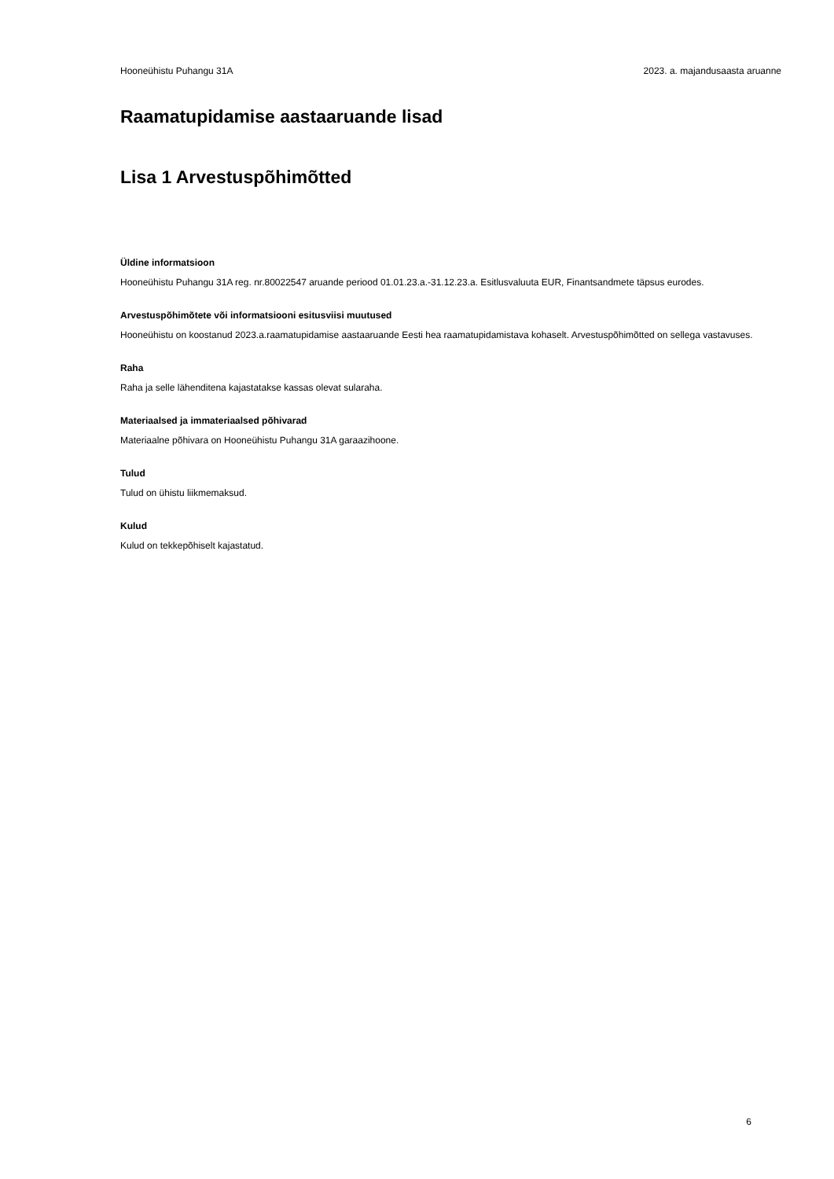Hooneühistu Puhangu 31A 2023. a. majandusaasta aruanne
Raamatupidamise aastaaruande lisad
Lisa 1 Arvestuspõhimõtted
Üldine informatsioon
Hooneühistu Puhangu 31A reg. nr.80022547 aruande periood 01.01.23.a.-31.12.23.a. Esitlusvaluuta EUR, Finantsandmete täpsus eurodes.
Arvestuspõhimõtete või informatsiooni esitusviisi muutused
Hooneühistu on koostanud 2023.a.raamatupidamise aastaaruande Eesti hea raamatupidamistava kohaselt. Arvestuspõhimõtted on sellega vastavuses.
Raha
Raha ja selle lähenditena kajastatakse kassas olevat sularaha.
Materiaalsed ja immateriaalsed põhivarad
Materiaalne põhivara on Hooneühistu Puhangu 31A garaazihoone.
Tulud
Tulud on ühistu liikmemaksud.
Kulud
Kulud on tekkepõhiselt kajastatud.
6